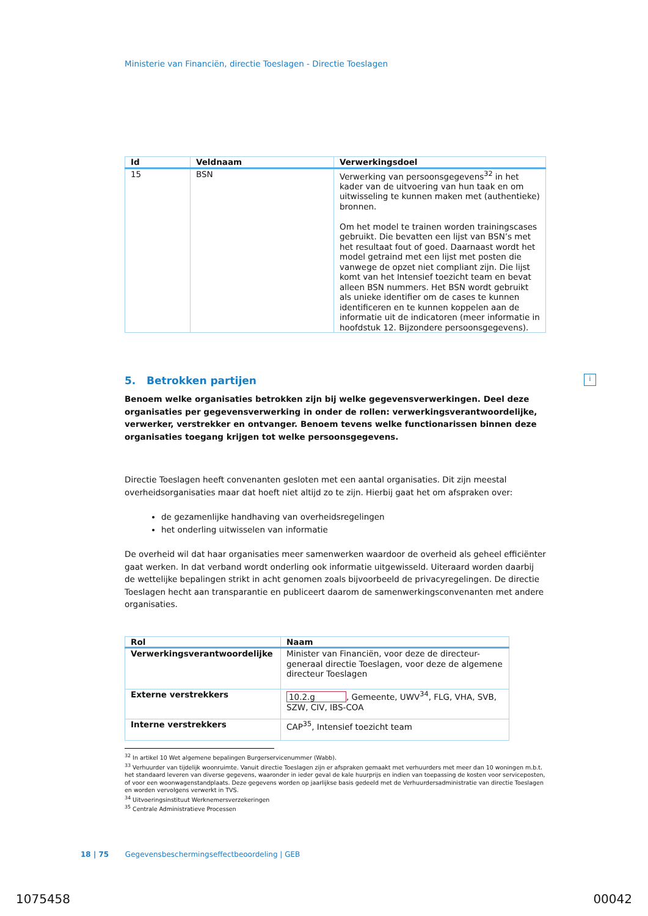Ministerie van Financiën, directie Toeslagen - Directie Toeslagen
| Id | Veldnaam | Verwerkingsdoel |
| --- | --- | --- |
| 15 | BSN | Verwerking van persoonsgegevens<sup>32</sup> in het kader van de uitvoering van hun taak en om uitwisseling te kunnen maken met (authentieke) bronnen. Om het model te trainen worden trainingscases gebruikt. Die bevatten een lijst van BSN’s met het resultaat fout of goed. Daarnaast wordt het model getraind met een lijst met posten die vanwege de opzet niet compliant zijn. Die lijst komt van het Intensief toezicht team en bevat alleen BSN nummers. Het BSN wordt gebruikt als unieke identifier om de cases te kunnen identificeren en te kunnen koppelen aan de informatie uit de indicatoren (meer informatie in hoofdstuk 12. Bijzondere persoonsgegevens). |
5. Betrokken partijen
Benoem welke organisaties betrokken zijn bij welke gegevensverwerkingen. Deel deze organisaties per gegevensverwerking in onder de rollen: verwerkingsverantwoordelijke, verwerker, verstrekker en ontvanger. Benoem tevens welke functionarissen binnen deze organisaties toegang krijgen tot welke persoonsgegevens.
Directie Toeslagen heeft convenanten gesloten met een aantal organisaties. Dit zijn meestal overheidsorganisaties maar dat hoeft niet altijd zo te zijn. Hierbij gaat het om afspraken over:
de gezamenlijke handhaving van overheidsregelingen
het onderling uitwisselen van informatie
De overheid wil dat haar organisaties meer samenwerken waardoor de overheid als geheel efficiënter gaat werken. In dat verband wordt onderling ook informatie uitgewisseld. Uiteraard worden daarbij de wettelijke bepalingen strikt in acht genomen zoals bijvoorbeeld de privacyregelingen. De directie Toeslagen hecht aan transparantie en publiceert daarom de samenwerkingsconvenanten met andere organisaties.
| Rol | Naam |
| --- | --- |
| Verwerkingsverantwoordelijke | Minister van Financiën, voor deze de directeur-generaal directie Toeslagen, voor deze de algemene directeur Toeslagen |
| Externe verstrekkers | 10.2.g , Gemeente, UWV<sup>34</sup>, FLG, VHA, SVB, SZW, CIV, IBS-COA |
| Interne verstrekkers | CAP<sup>35</sup>, Intensief toezicht team |
<sup>32</sup> In artikel 10 Wet algemene bepalingen Burgerservicenummer (Wabb).
<sup>33</sup> Verhuurder van tijdelijk woonruimte. Vanuit directie Toeslagen zijn er afspraken gemaakt met verhuurders met meer dan 10 woningen m.b.t. het standaard leveren van diverse gegevens, waaronder in ieder geval de kale huurprijs en indien van toepassing de kosten voor serviceposten, of voor een woonwagenstandplaats. Deze gegevens worden op jaarlijkse basis gedeeld met de Verhuurdersadministratie van directie Toeslagen en worden vervolgens verwerkt in TVS.
<sup>34</sup> Uitvoeringsinstituut Werknemersverzekeringen
<sup>35</sup> Centrale Administratieve Processen
i
18 | 75 Gegevensbeschermingseffectbeoordeling | GEB
1075458 00042